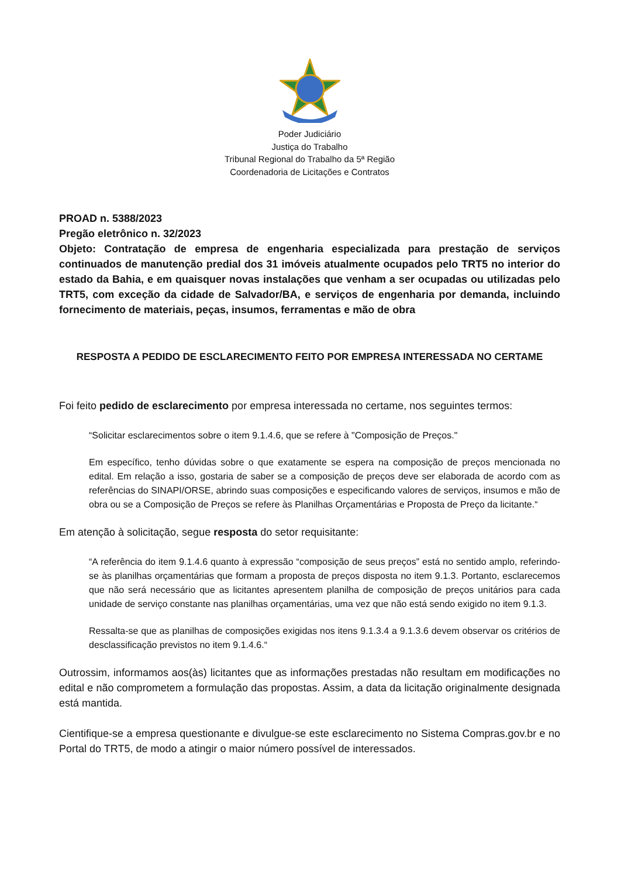Poder Judiciário
Justiça do Trabalho
Tribunal Regional do Trabalho da 5ª Região
Coordenadoria de Licitações e Contratos
PROAD n. 5388/2023
Pregão eletrônico n. 32/2023
Objeto: Contratação de empresa de engenharia especializada para prestação de serviços continuados de manutenção predial dos 31 imóveis atualmente ocupados pelo TRT5 no interior do estado da Bahia, e em quaisquer novas instalações que venham a ser ocupadas ou utilizadas pelo TRT5, com exceção da cidade de Salvador/BA, e serviços de engenharia por demanda, incluindo fornecimento de materiais, peças, insumos, ferramentas e mão de obra
RESPOSTA A PEDIDO DE ESCLARECIMENTO FEITO POR EMPRESA INTERESSADA NO CERTAME
Foi feito pedido de esclarecimento por empresa interessada no certame, nos seguintes termos:
“Solicitar esclarecimentos sobre o item 9.1.4.6, que se refere à "Composição de Preços."
Em específico, tenho dúvidas sobre o que exatamente se espera na composição de preços mencionada no edital. Em relação a isso, gostaria de saber se a composição de preços deve ser elaborada de acordo com as referências do SINAPI/ORSE, abrindo suas composições e especificando valores de serviços, insumos e mão de obra ou se a Composição de Preços se refere às Planilhas Orçamentárias e Proposta de Preço da licitante.“
Em atenção à solicitação, segue resposta do setor requisitante:
“A referência do item 9.1.4.6 quanto à expressão “composição de seus preços” está no sentido amplo, referindo-se às planilhas orçamentárias que formam a proposta de preços disposta no item 9.1.3. Portanto, esclarecemos que não será necessário que as licitantes apresentem planilha de composição de preços unitários para cada unidade de serviço constante nas planilhas orçamentárias, uma vez que não está sendo exigido no item 9.1.3.
Ressalta-se que as planilhas de composições exigidas nos itens 9.1.3.4 a 9.1.3.6 devem observar os critérios de desclassificação previstos no item 9.1.4.6.“
Outrossim, informamos aos(às) licitantes que as informações prestadas não resultam em modificações no edital e não comprometem a formulação das propostas. Assim, a data da licitação originalmente designada está mantida.
Cientifique-se a empresa questionante e divulgue-se este esclarecimento no Sistema Compras.gov.br e no Portal do TRT5, de modo a atingir o maior número possível de interessados.